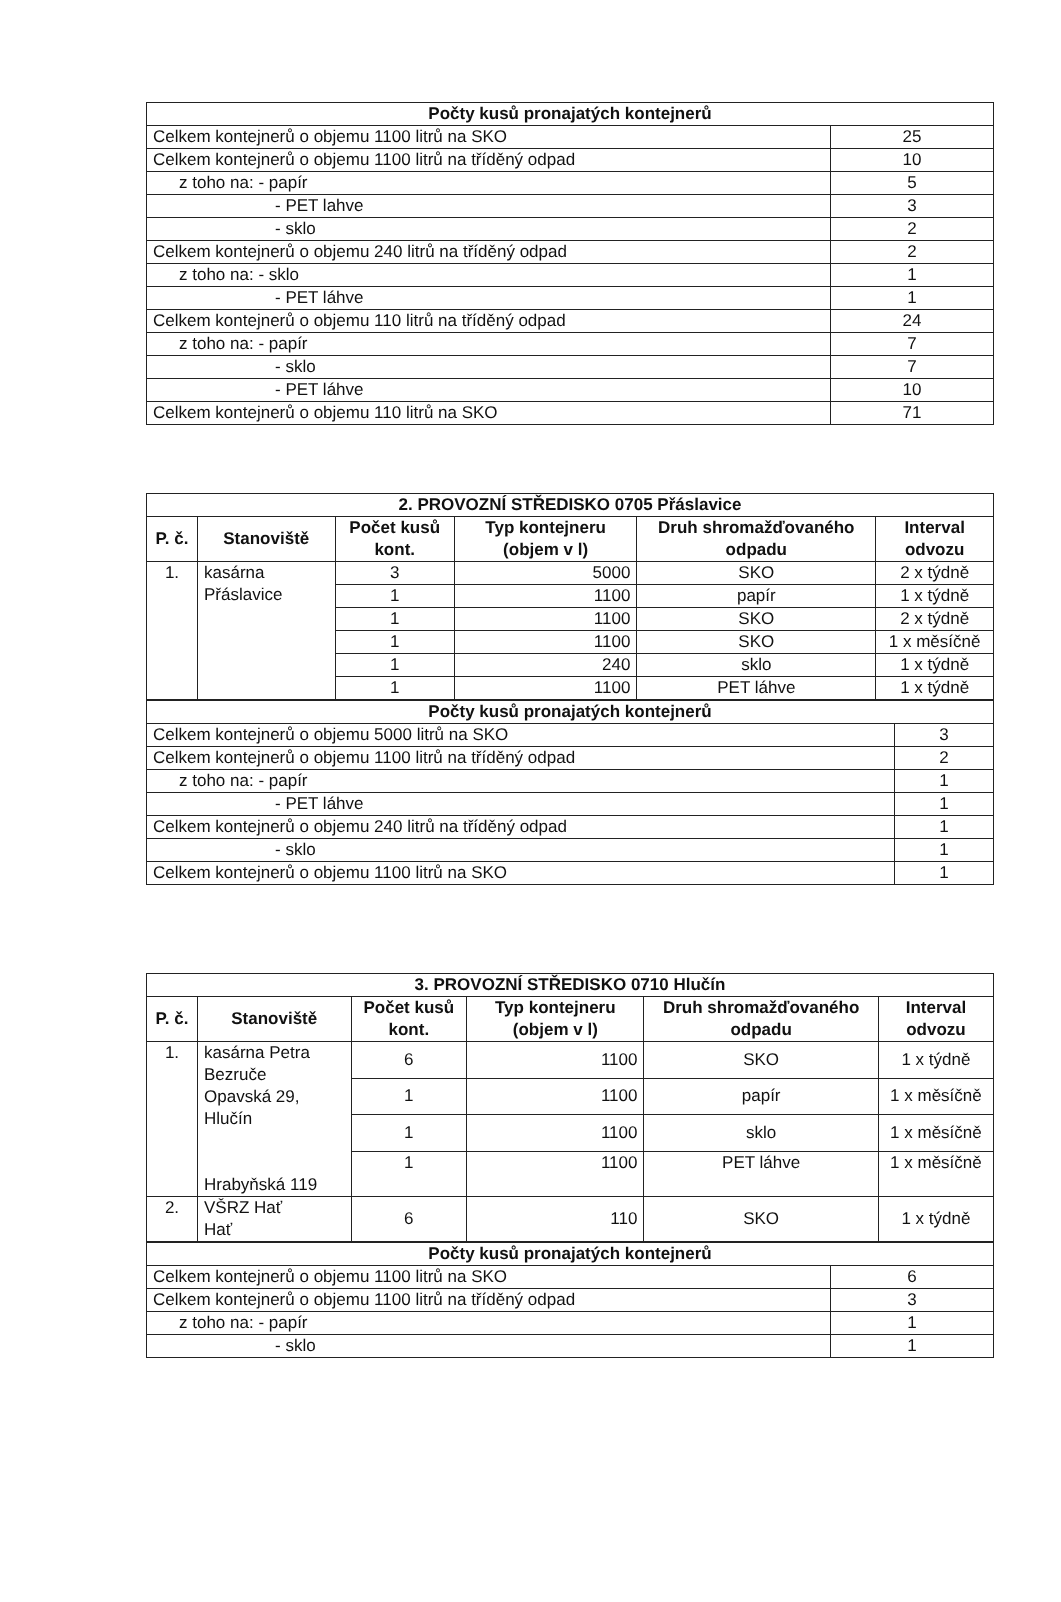| Počty kusů pronajatých kontejnerů | |
| --- | --- |
| Celkem kontejnerů o objemu 1100 litrů na SKO | 25 |
| Celkem kontejnerů o objemu 1100 litrů na tříděný odpad | 10 |
| z toho na: - papír | 5 |
| - PET lahve | 3 |
| - sklo | 2 |
| Celkem kontejnerů o objemu 240 litrů na tříděný odpad | 2 |
| z toho na: - sklo | 1 |
| - PET láhve | 1 |
| Celkem kontejnerů o objemu 110 litrů na tříděný odpad | 24 |
| z toho na: - papír | 7 |
| - sklo | 7 |
| - PET láhve | 10 |
| Celkem kontejnerů o objemu 110 litrů na SKO | 71 |
| 2. PROVOZNÍ STŘEDISKO 0705 Přáslavice | | | | | |
| --- | --- | --- | --- | --- | --- |
| P. č. | Stanoviště | Počet kusů kont. | Typ kontejneru (objem v l) | Druh shromažďovaného odpadu | Interval odvozu |
| 1. | kasárna Přáslavice | 3 | 5000 | SKO | 2 x týdně |
| | | 1 | 1100 | papír | 1 x týdně |
| | | 1 | 1100 | SKO | 2 x týdně |
| | | 1 | 1100 | SKO | 1 x měsíčně |
| | | 1 | 240 | sklo | 1 x týdně |
| | | 1 | 1100 | PET láhve | 1 x týdně |
| Počty kusů pronajatých kontejnerů | |
| --- | --- |
| Celkem kontejnerů o objemu 5000 litrů na SKO | 3 |
| Celkem kontejnerů o objemu 1100 litrů na tříděný odpad | 2 |
| z toho na: - papír | 1 |
| - PET láhve | 1 |
| Celkem kontejnerů o objemu 240 litrů na tříděný odpad | 1 |
| - sklo | 1 |
| Celkem kontejnerů o objemu 1100 litrů na SKO | 1 |
| 3. PROVOZNÍ STŘEDISKO 0710 Hlučín | | | | | |
| --- | --- | --- | --- | --- | --- |
| P. č. | Stanoviště | Počet kusů kont. | Typ kontejneru (objem v l) | Druh shromažďovaného odpadu | Interval odvozu |
| 1. | kasárna Petra Bezruče Opavská 29, Hlučín Hrabyňská 119 | 6 | 1100 | SKO | 1 x týdně |
| | | 1 | 1100 | papír | 1 x měsíčně |
| | | 1 | 1100 | sklo | 1 x měsíčně |
| | | 1 | 1100 | PET láhve | 1 x měsíčně |
| 2. | VŠRZ Hať Hať | 6 | 110 | SKO | 1 x týdně |
| Počty kusů pronajatých kontejnerů | |
| --- | --- |
| Celkem kontejnerů o objemu 1100 litrů na SKO | 6 |
| Celkem kontejnerů o objemu 1100 litrů na tříděný odpad | 3 |
| z toho na: - papír | 1 |
| - sklo | 1 |